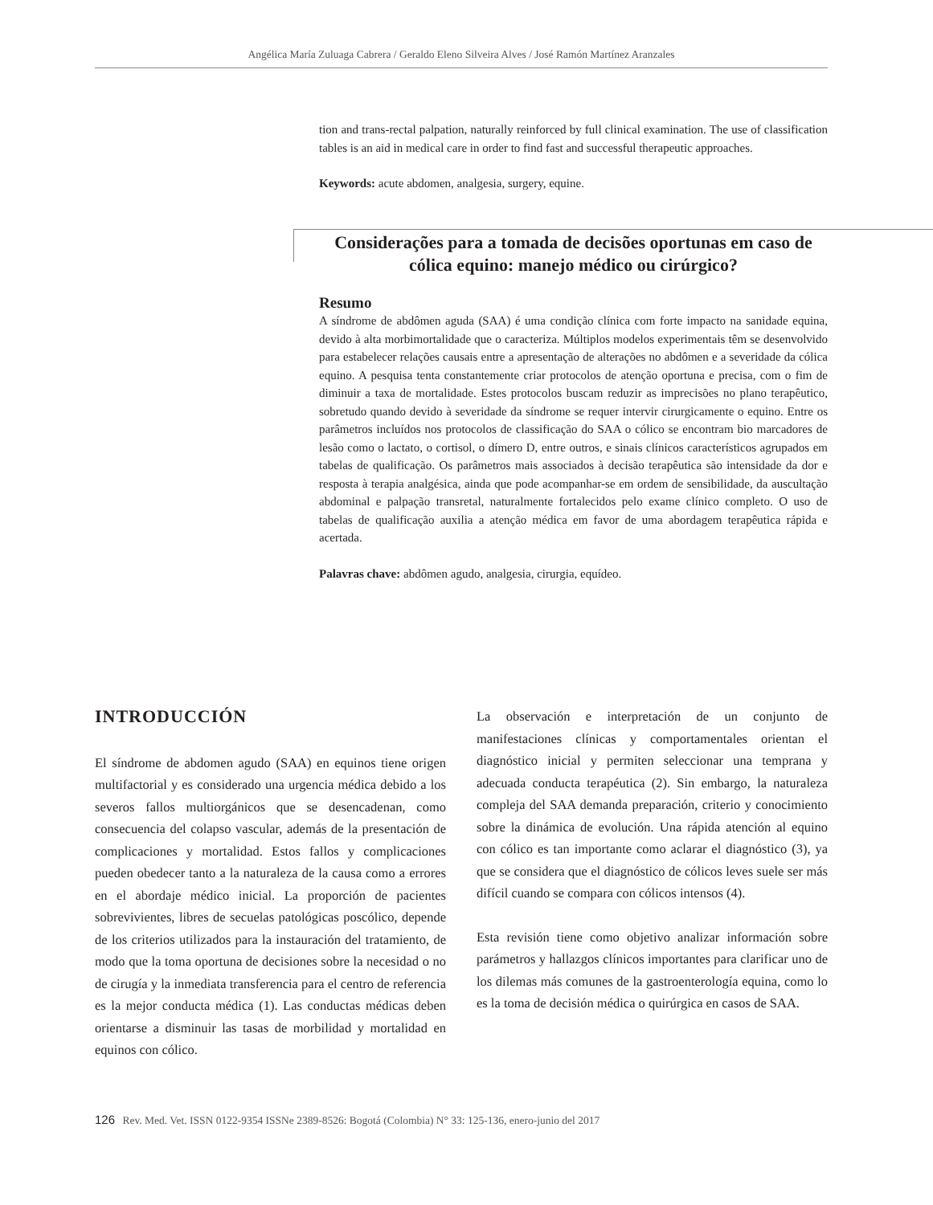Angélica María Zuluaga Cabrera / Geraldo Eleno Silveira Alves / José Ramón Martínez Aranzales
tion and trans-rectal palpation, naturally reinforced by full clinical examination. The use of classification tables is an aid in medical care in order to find fast and successful therapeutic approaches.
Keywords: acute abdomen, analgesia, surgery, equine.
Considerações para a tomada de decisões oportunas em caso de cólica equino: manejo médico ou cirúrgico?
Resumo
A síndrome de abdômen aguda (SAA) é uma condição clínica com forte impacto na sanidade equina, devido à alta morbimortalidade que o caracteriza. Múltiplos modelos experimentais têm se desenvolvido para estabelecer relações causais entre a apresentação de alterações no abdômen e a severidade da cólica equino. A pesquisa tenta constantemente criar protocolos de atenção oportuna e precisa, com o fim de diminuir a taxa de mortalidade. Estes protocolos buscam reduzir as imprecisões no plano terapêutico, sobretudo quando devido à severidade da síndrome se requer intervir cirurgicamente o equino. Entre os parâmetros incluídos nos protocolos de classificação do SAA o cólico se encontram bio marcadores de lesão como o lactato, o cortisol, o dímero D, entre outros, e sinais clínicos característicos agrupados em tabelas de qualificação. Os parâmetros mais associados à decisão terapêutica são intensidade da dor e resposta à terapia analgésica, ainda que pode acompanhar-se em ordem de sensibilidade, da auscultação abdominal e palpação transretal, naturalmente fortalecidos pelo exame clínico completo. O uso de tabelas de qualificação auxilia a atenção médica em favor de uma abordagem terapêutica rápida e acertada.
Palavras chave: abdômen agudo, analgesia, cirurgia, equídeo.
INTRODUCCIÓN
El síndrome de abdomen agudo (SAA) en equinos tiene origen multifactorial y es considerado una urgencia médica debido a los severos fallos multiorgánicos que se desencadenan, como consecuencia del colapso vascular, además de la presentación de complicaciones y mortalidad. Estos fallos y complicaciones pueden obedecer tanto a la naturaleza de la causa como a errores en el abordaje médico inicial. La proporción de pacientes sobrevivientes, libres de secuelas patológicas poscólico, depende de los criterios utilizados para la instauración del tratamiento, de modo que la toma oportuna de decisiones sobre la necesidad o no de cirugía y la inmediata transferencia para el centro de referencia es la mejor conducta médica (1). Las conductas médicas deben orientarse a disminuir las tasas de morbilidad y mortalidad en equinos con cólico.
La observación e interpretación de un conjunto de manifestaciones clínicas y comportamentales orientan el diagnóstico inicial y permiten seleccionar una temprana y adecuada conducta terapéutica (2). Sin embargo, la naturaleza compleja del SAA demanda preparación, criterio y conocimiento sobre la dinámica de evolución. Una rápida atención al equino con cólico es tan importante como aclarar el diagnóstico (3), ya que se considera que el diagnóstico de cólicos leves suele ser más difícil cuando se compara con cólicos intensos (4).
Esta revisión tiene como objetivo analizar información sobre parámetros y hallazgos clínicos importantes para clarificar uno de los dilemas más comunes de la gastroenterología equina, como lo es la toma de decisión médica o quirúrgica en casos de SAA.
126 Rev. Med. Vet. ISSN 0122-9354 ISSNe 2389-8526: Bogotá (Colombia) N° 33: 125-136, enero-junio del 2017